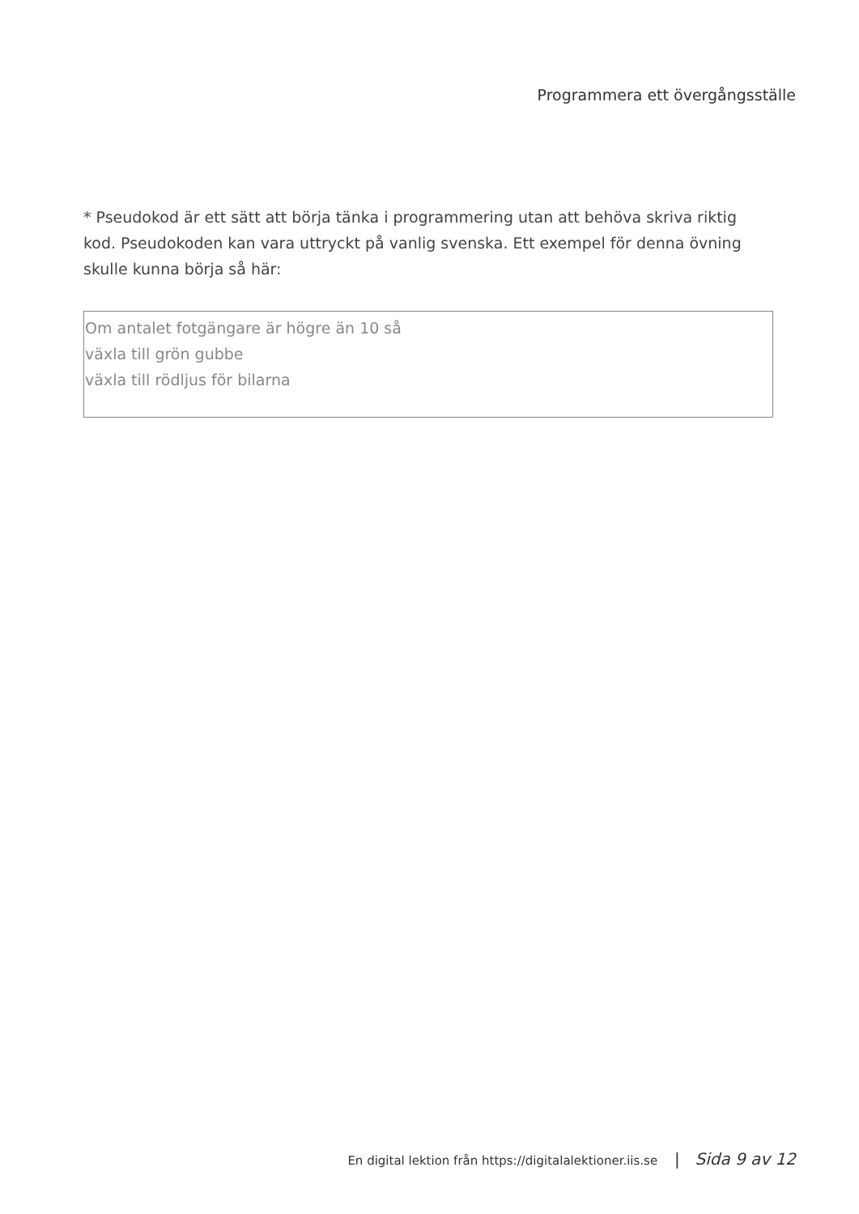Programmera ett övergångsställe
* Pseudokod är ett sätt att börja tänka i programmering utan att behöva skriva riktig kod. Pseudokoden kan vara uttryckt på vanlig svenska. Ett exempel för denna övning skulle kunna börja så här:
Om antalet fotgängare är högre än 10 så
växla till grön gubbe
växla till rödljus för bilarna
En digital lektion från https://digitalalektioner.iis.se | Sida 9 av 12